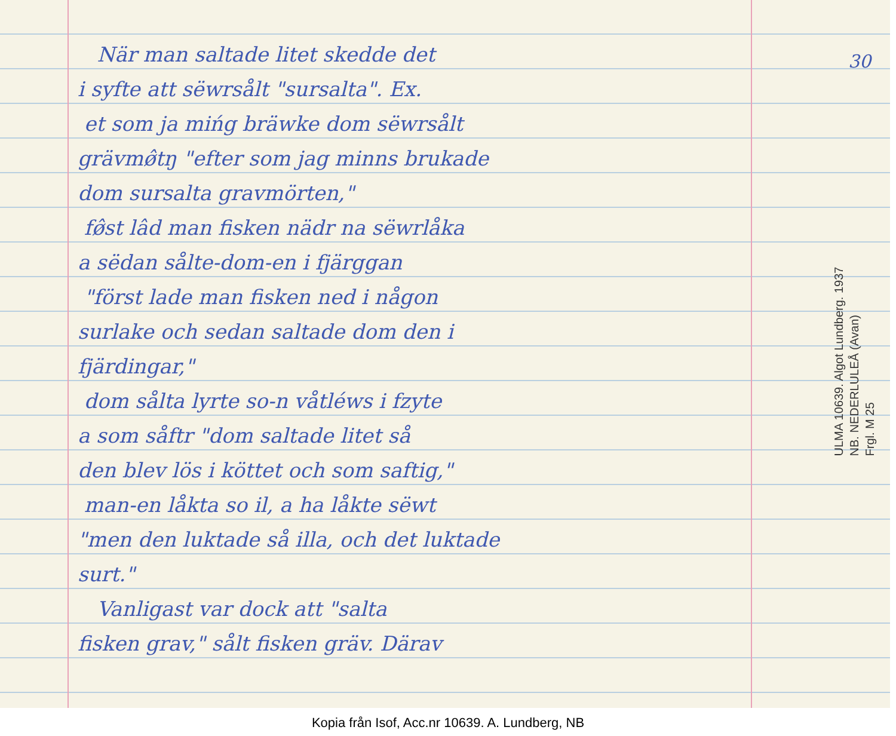När man saltade litet skedde det
i syfte att sëwrsålt "sursalta". Ex.
et som ja mińg bräwke dom sëwrsålt
grävmø̂tŋ "efter som jag minns brukade
dom sursalta gravmörten,"
fø̂st lâd man fisken nädr na sëwrlåka
a sëdan sålte-dom-en i fjärggan
"först lade man fisken ned i någon
surlake och sedan saltade dom den i
fjärdingar,"
dom sålta lyrte so-n våtléws i fzyte
a som såftr "dom saltade litet så
den blev lös i köttet och som saftig,"
man-en låkta so il, a ha låkte sëwt
"men den luktade så illa, och det luktade
surt."
Vanligast var dock att "salta
fisken grav," sålt fisken gräv. Därav
30
ULMA 10639. Algot Lundberg. 1937
NB. NEDERLULEÅ (Avan)
Frgl. M 25
Kopia från Isof, Acc.nr 10639. A. Lundberg, NB